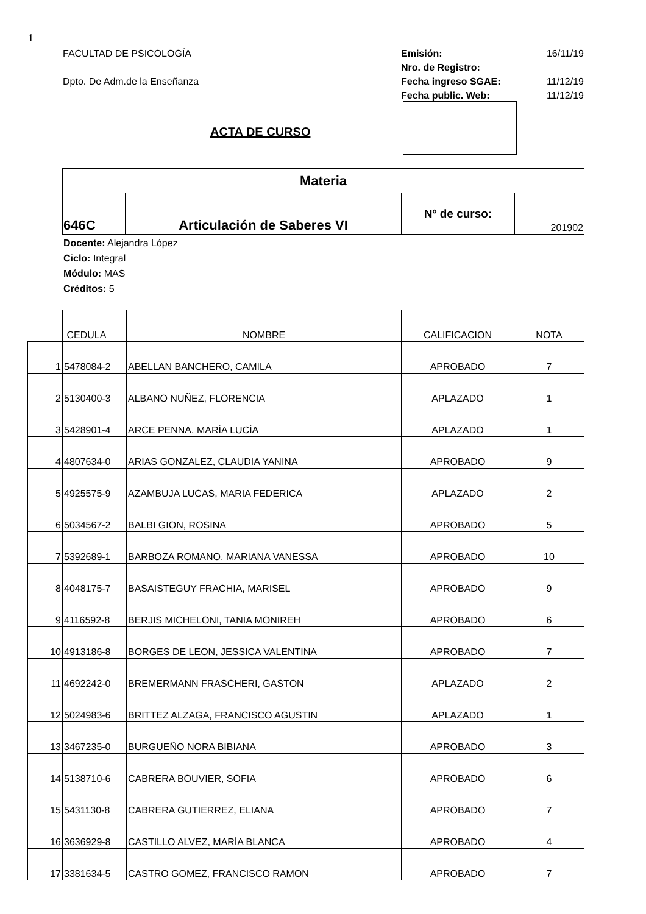1
FACULTAD DE PSICOLOGÍA
Dpto. De Adm.de la Enseñanza
Emisión: 16/11/19
Nro. de Registro:
Fecha ingreso SGAE: 11/12/19
Fecha public. Web: 11/12/19
ACTA DE CURSO
| Materia | | | |
| 646C | Articulación de Saberes VI | Nº de curso: | 201902 |
Docente: Alejandra López
Ciclo: Integral
Módulo: MAS
Créditos: 5
| | CEDULA | NOMBRE | CALIFICACION | NOTA |
| 1 | 5478084-2 | ABELLAN BANCHERO, CAMILA | APROBADO | 7 |
| 2 | 5130400-3 | ALBANO NUÑEZ, FLORENCIA | APLAZADO | 1 |
| 3 | 5428901-4 | ARCE PENNA, MARÍA LUCÍA | APLAZADO | 1 |
| 4 | 4807634-0 | ARIAS GONZALEZ, CLAUDIA YANINA | APROBADO | 9 |
| 5 | 4925575-9 | AZAMBUJA LUCAS, MARIA FEDERICA | APLAZADO | 2 |
| 6 | 5034567-2 | BALBI GION, ROSINA | APROBADO | 5 |
| 7 | 5392689-1 | BARBOZA ROMANO, MARIANA VANESSA | APROBADO | 10 |
| 8 | 4048175-7 | BASAISTEGUY FRACHIA, MARISEL | APROBADO | 9 |
| 9 | 4116592-8 | BERJIS MICHELONI, TANIA MONIREH | APROBADO | 6 |
| 10 | 4913186-8 | BORGES DE LEON, JESSICA VALENTINA | APROBADO | 7 |
| 11 | 4692242-0 | BREMERMANN FRASCHERI, GASTON | APLAZADO | 2 |
| 12 | 5024983-6 | BRITTEZ ALZAGA, FRANCISCO AGUSTIN | APLAZADO | 1 |
| 13 | 3467235-0 | BURGUEÑO NORA BIBIANA | APROBADO | 3 |
| 14 | 5138710-6 | CABRERA BOUVIER, SOFIA | APROBADO | 6 |
| 15 | 5431130-8 | CABRERA GUTIERREZ, ELIANA | APROBADO | 7 |
| 16 | 3636929-8 | CASTILLO ALVEZ, MARÍA BLANCA | APROBADO | 4 |
| 17 | 3381634-5 | CASTRO GOMEZ, FRANCISCO RAMON | APROBADO | 7 |